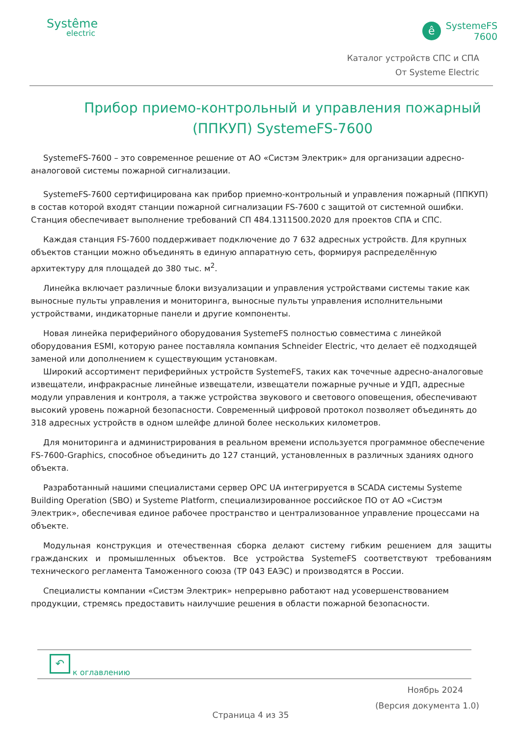Systême
electric
ê
SystemeFS
7600
Каталог устройств СПС и СПА
От Systeme Electric
Прибор приемо-контрольный и управления пожарный (ППКУП) SystemeFS-7600
SystemeFS-7600 – это современное решение от АО «Систэм Электрик» для организации адресно-аналоговой системы пожарной сигнализации.
SystemeFS-7600 сертифицирована как прибор приемно-контрольный и управления пожарный (ППКУП) в состав которой входят станции пожарной сигнализации FS-7600 с защитой от системной ошибки. Станция обеспечивает выполнение требований СП 484.1311500.2020 для проектов СПА и СПС.
Каждая станция FS-7600 поддерживает подключение до 7 632 адресных устройств. Для крупных объектов станции можно объединять в единую аппаратную сеть, формируя распределённую архитектуру для площадей до 380 тыс. м<sup>2</sup>.
Линейка включает различные блоки визуализации и управления устройствами системы такие как выносные пульты управления и мониторинга, выносные пульты управления исполнительными устройствами, индикаторные панели и другие компоненты.
Новая линейка периферийного оборудования SystemeFS полностью совместима с линейкой оборудования ESMI, которую ранее поставляла компания Schneider Electric, что делает её подходящей заменой или дополнением к существующим установкам.
Широкий ассортимент периферийных устройств SystemeFS, таких как точечные адресно-аналоговые извещатели, инфракрасные линейные извещатели, извещатели пожарные ручные и УДП, адресные модули управления и контроля, а также устройства звукового и светового оповещения, обеспечивают высокий уровень пожарной безопасности. Современный цифровой протокол позволяет объединять до 318 адресных устройств в одном шлейфе длиной более нескольких километров.
Для мониторинга и администрирования в реальном времени используется программное обеспечение FS-7600-Graphics, способное объединить до 127 станций, установленных в различных зданиях одного объекта.
Разработанный нашими специалистами сервер OPC UA интегрируется в SCADA системы Systeme Building Operation (SBO) и Systeme Platform, специализированное российское ПО от АО «Систэм Электрик», обеспечивая единое рабочее пространство и централизованное управление процессами на объекте.
Модульная конструкция и отечественная сборка делают систему гибким решением для защиты гражданских и промышленных объектов. Все устройства SystemeFS соответствуют требованиям технического регламента Таможенного союза (ТР 043 ЕАЭС) и производятся в России.
Специалисты компании «Систэм Электрик» непрерывно работают над усовершенствованием продукции, стремясь предоставить наилучшие решения в области пожарной безопасности.
↶ к оглавлению
Ноябрь 2024
(Версия документа 1.0)
Страница 4 из 35